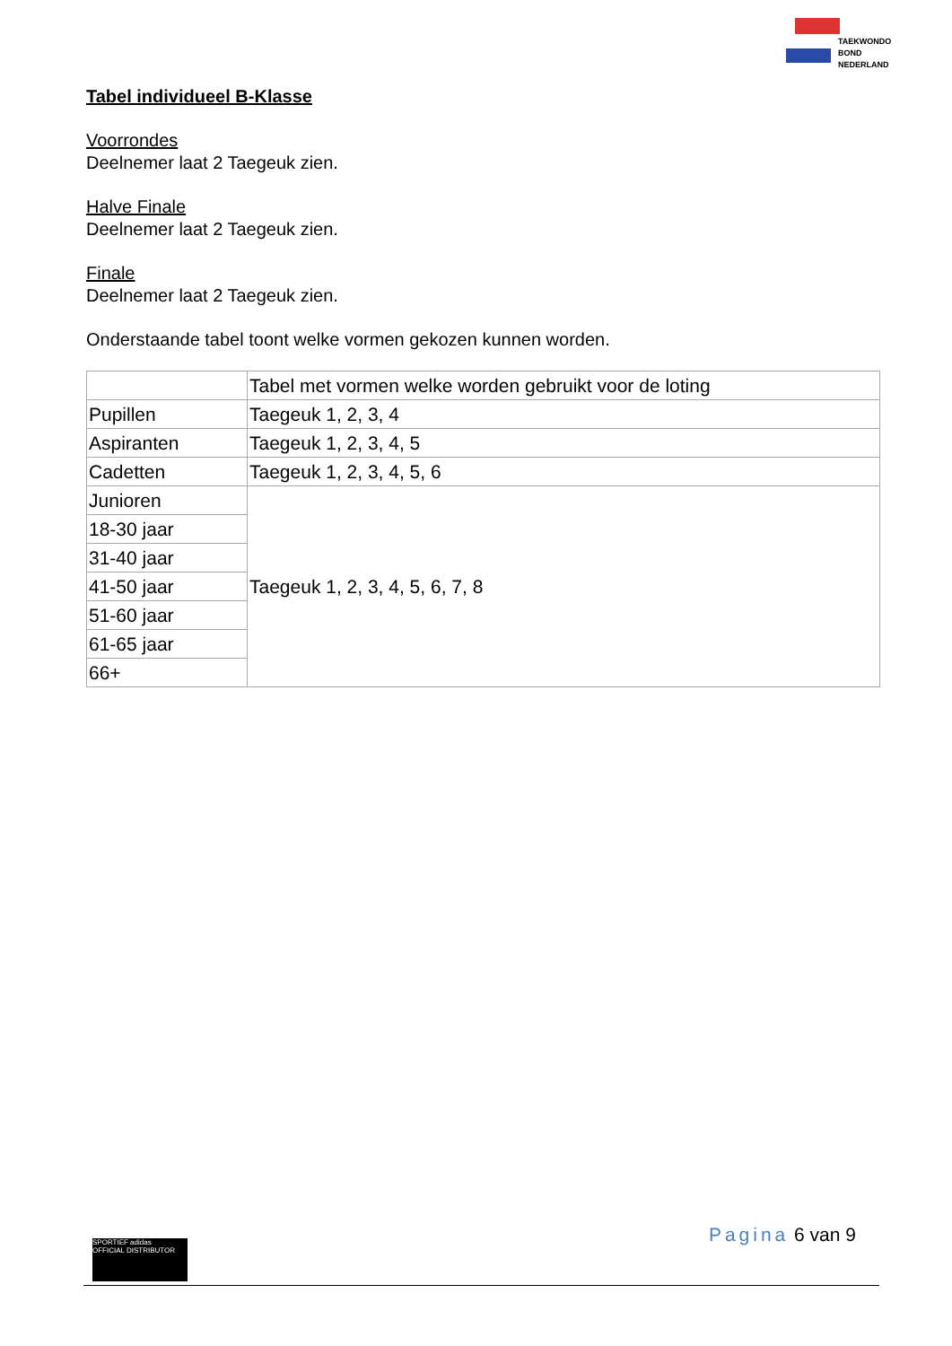TAEKWONDO
BOND
NEDERLAND
Tabel individueel B-Klasse
Voorrondes
Deelnemer laat 2 Taegeuk zien.
Halve Finale
Deelnemer laat 2 Taegeuk zien.
Finale
Deelnemer laat 2 Taegeuk zien.
Onderstaande tabel toont welke vormen gekozen kunnen worden.
| | Tabel met vormen welke worden gebruikt voor de loting |
| Pupillen | Taegeuk 1, 2, 3, 4 |
| Aspiranten | Taegeuk 1, 2, 3, 4, 5 |
| Cadetten | Taegeuk 1, 2, 3, 4, 5, 6 |
| Junioren | Taegeuk 1, 2, 3, 4, 5, 6, 7, 8 |
| 18-30 jaar | |
| 31-40 jaar | |
| 41-50 jaar | |
| 51-60 jaar | |
| 61-65 jaar | |
| 66+ | |
SPORTIEF adidas
OFFICIAL DISTRIBUTOR
Pagina 6 van 9